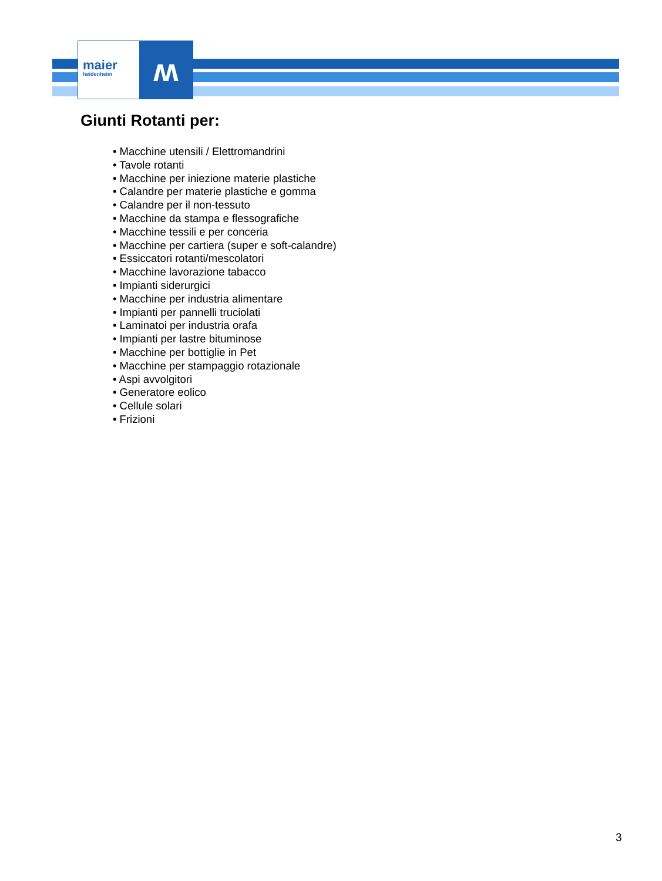maier
heidenheim
ʍ
Giunti Rotanti per:
• Macchine utensili / Elettromandrini
• Tavole rotanti
• Macchine per iniezione materie plastiche
• Calandre per materie plastiche e gomma
• Calandre per il non-tessuto
• Macchine da stampa e flessografiche
• Macchine tessili e per conceria
• Macchine per cartiera (super e soft-calandre)
• Essiccatori rotanti/mescolatori
• Macchine lavorazione tabacco
• Impianti siderurgici
• Macchine per industria alimentare
• Impianti per pannelli truciolati
• Laminatoi per industria orafa
• Impianti per lastre bituminose
• Macchine per bottiglie in Pet
• Macchine per stampaggio rotazionale
• Aspi avvolgitori
• Generatore eolico
• Cellule solari
• Frizioni
3